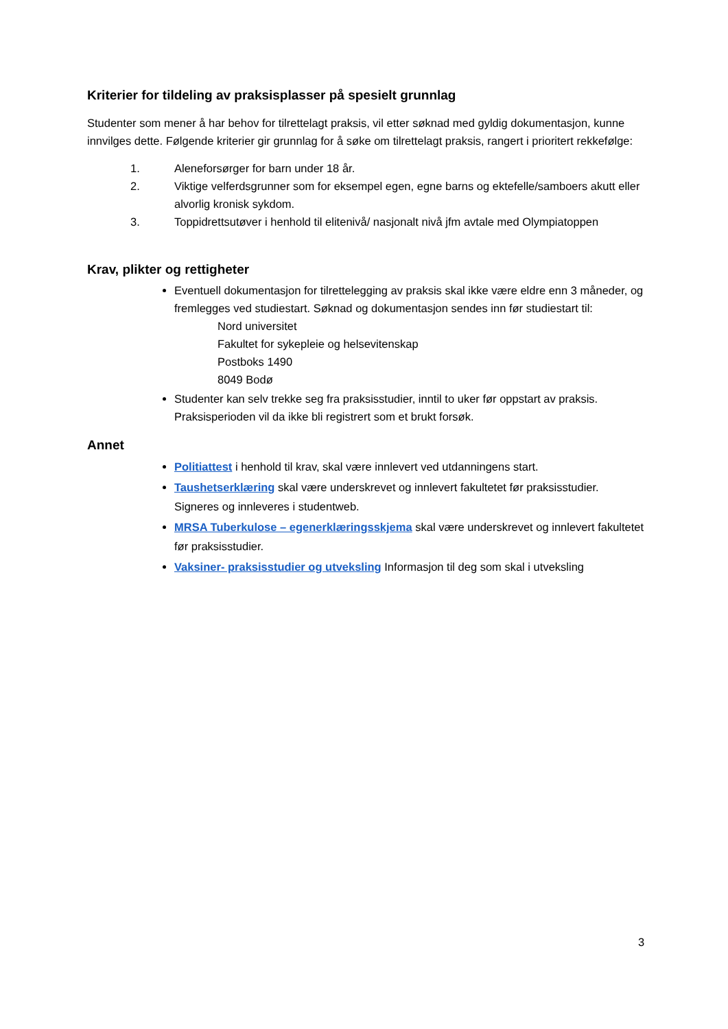Kriterier for tildeling av praksisplasser på spesielt grunnlag
Studenter som mener å har behov for tilrettelagt praksis, vil etter søknad med gyldig dokumentasjon, kunne innvilges dette. Følgende kriterier gir grunnlag for å søke om tilrettelagt praksis, rangert i prioritert rekkefølge:
1. Aleneforsørger for barn under 18 år.
2. Viktige velferdsgrunner som for eksempel egen, egne barns og ektefelle/samboers akutt eller alvorlig kronisk sykdom.
3. Toppidrettsutøver i henhold til elitenivå/ nasjonalt nivå jfm avtale med Olympiatoppen
Krav, plikter og rettigheter
Eventuell dokumentasjon for tilrettelegging av praksis skal ikke være eldre enn 3 måneder, og fremlegges ved studiestart. Søknad og dokumentasjon sendes inn før studiestart til:
Nord universitet
Fakultet for sykepleie og helsevitenskap
Postboks 1490
8049 Bodø
Studenter kan selv trekke seg fra praksisstudier, inntil to uker før oppstart av praksis. Praksisperioden vil da ikke bli registrert som et brukt forsøk.
Annet
Politiattest i henhold til krav, skal være innlevert ved utdanningens start.
Taushetserklæring skal være underskrevet og innlevert fakultetet før praksisstudier. Signeres og innleveres i studentweb.
MRSA Tuberkulose – egenerklæringsskjema skal være underskrevet og innlevert fakultetet før praksisstudier.
Vaksiner- praksisstudier og utveksling Informasjon til deg som skal i utveksling
3